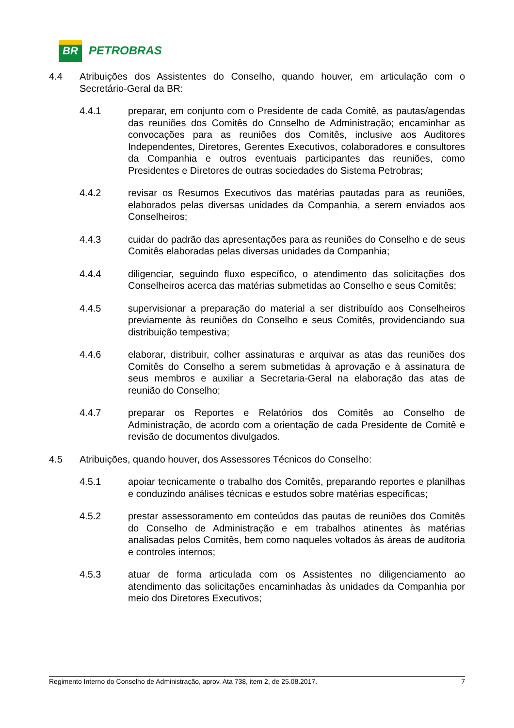BR
PETROBRAS
4.4 Atribuições dos Assistentes do Conselho, quando houver, em articulação com o Secretário-Geral da BR:
4.4.1 preparar, em conjunto com o Presidente de cada Comitê, as pautas/agendas das reuniões dos Comitês do Conselho de Administração; encaminhar as convocações para as reuniões dos Comitês, inclusive aos Auditores Independentes, Diretores, Gerentes Executivos, colaboradores e consultores da Companhia e outros eventuais participantes das reuniões, como Presidentes e Diretores de outras sociedades do Sistema Petrobras;
4.4.2 revisar os Resumos Executivos das matérias pautadas para as reuniões, elaborados pelas diversas unidades da Companhia, a serem enviados aos Conselheiros;
4.4.3 cuidar do padrão das apresentações para as reuniões do Conselho e de seus Comitês elaboradas pelas diversas unidades da Companhia;
4.4.4 diligenciar, seguindo fluxo específico, o atendimento das solicitações dos Conselheiros acerca das matérias submetidas ao Conselho e seus Comitês;
4.4.5 supervisionar a preparação do material a ser distribuído aos Conselheiros previamente às reuniões do Conselho e seus Comitês, providenciando sua distribuição tempestiva;
4.4.6 elaborar, distribuir, colher assinaturas e arquivar as atas das reuniões dos Comitês do Conselho a serem submetidas à aprovação e à assinatura de seus membros e auxiliar a Secretaria-Geral na elaboração das atas de reunião do Conselho;
4.4.7 preparar os Reportes e Relatórios dos Comitês ao Conselho de Administração, de acordo com a orientação de cada Presidente de Comitê e revisão de documentos divulgados.
4.5 Atribuições, quando houver, dos Assessores Técnicos do Conselho:
4.5.1 apoiar tecnicamente o trabalho dos Comitês, preparando reportes e planilhas e conduzindo análises técnicas e estudos sobre matérias específicas;
4.5.2 prestar assessoramento em conteúdos das pautas de reuniões dos Comitês do Conselho de Administração e em trabalhos atinentes às matérias analisadas pelos Comitês, bem como naqueles voltados às áreas de auditoria e controles internos;
4.5.3 atuar de forma articulada com os Assistentes no diligenciamento ao atendimento das solicitações encaminhadas às unidades da Companhia por meio dos Diretores Executivos;
Regimento Interno do Conselho de Administração, aprov. Ata 738, item 2, de 25.08.2017. 7